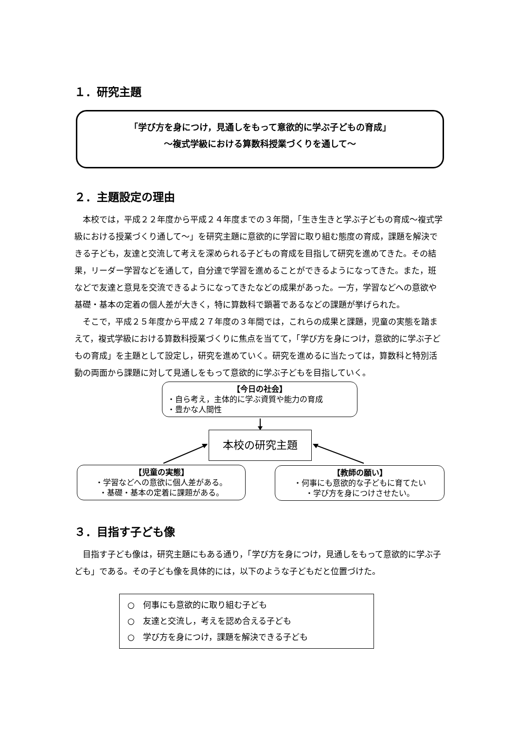１．研究主題
「学び方を身につけ，見通しをもって意欲的に学ぶ子どもの育成」
～複式学級における算数科授業づくりを通して～
２．主題設定の理由
本校では，平成２２年度から平成２４年度までの３年間，「生き生きと学ぶ子どもの育成～複式学級における授業づくり通して～」を研究主題に意欲的に学習に取り組む態度の育成，課題を解決できる子ども，友達と交流して考えを深められる子どもの育成を目指して研究を進めてきた。その結果，リーダー学習などを通して，自分達で学習を進めることができるようになってきた。また，班などで友達と意見を交流できるようになってきたなどの成果があった。一方，学習などへの意欲や基礎・基本の定着の個人差が大きく，特に算数科で顕著であるなどの課題が挙げられた。
そこで，平成２５年度から平成２７年度の３年間では，これらの成果と課題，児童の実態を踏まえて，複式学級における算数科授業づくりに焦点を当てて，「学び方を身につけ，意欲的に学ぶ子どもの育成」を主題として設定し，研究を進めていく。研究を進めるに当たっては，算数科と特別活動の両面から課題に対して見通しをもって意欲的に学ぶ子どもを目指していく。
【今日の社会】
・自ら考え，主体的に学ぶ資質や能力の育成
・豊かな人間性
本校の研究主題
【児童の実態】
・学習などへの意欲に個人差がある。
・基礎・基本の定着に課題がある。
【教師の願い】
・何事にも意欲的な子どもに育てたい
・学び方を身につけさせたい。
３．目指す子ども像
目指す子ども像は，研究主題にもある通り，「学び方を身につけ，見通しをもって意欲的に学ぶ子ども」である。その子ども像を具体的には，以下のような子どもだと位置づけた。
○　何事にも意欲的に取り組む子ども
○　友達と交流し，考えを認め合える子ども
○　学び方を身につけ，課題を解決できる子ども